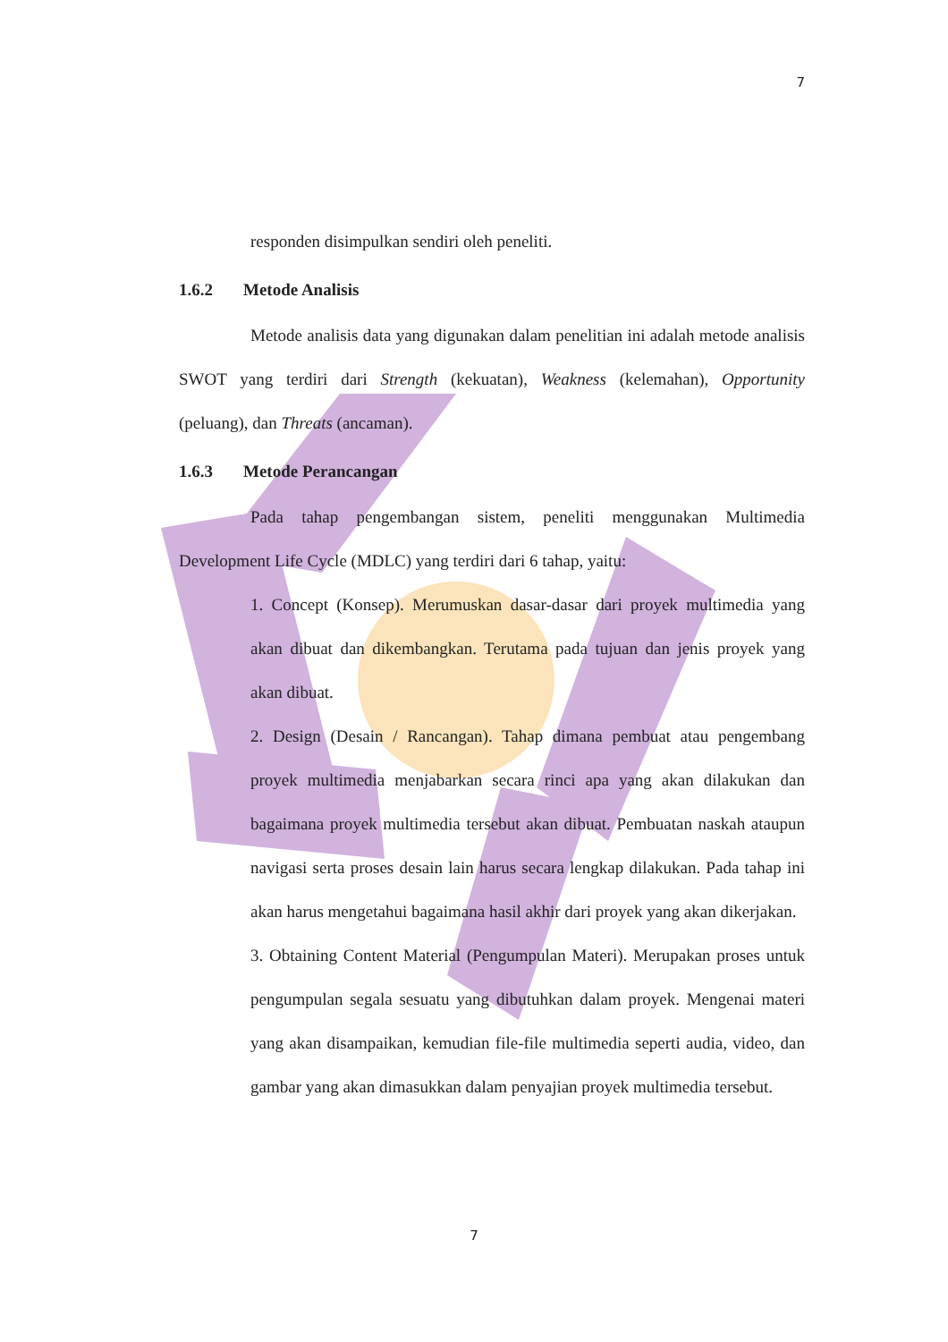7
responden disimpulkan sendiri oleh peneliti.
1.6.2 Metode Analisis
Metode analisis data yang digunakan dalam penelitian ini adalah metode analisis SWOT yang terdiri dari Strength (kekuatan), Weakness (kelemahan), Opportunity (peluang), dan Threats (ancaman).
1.6.3 Metode Perancangan
Pada tahap pengembangan sistem, peneliti menggunakan Multimedia Development Life Cycle (MDLC) yang terdiri dari 6 tahap, yaitu:
1. Concept (Konsep). Merumuskan dasar-dasar dari proyek multimedia yang akan dibuat dan dikembangkan. Terutama pada tujuan dan jenis proyek yang akan dibuat.
2. Design (Desain / Rancangan). Tahap dimana pembuat atau pengembang proyek multimedia menjabarkan secara rinci apa yang akan dilakukan dan bagaimana proyek multimedia tersebut akan dibuat. Pembuatan naskah ataupun navigasi serta proses desain lain harus secara lengkap dilakukan. Pada tahap ini akan harus mengetahui bagaimana hasil akhir dari proyek yang akan dikerjakan.
3. Obtaining Content Material (Pengumpulan Materi). Merupakan proses untuk pengumpulan segala sesuatu yang dibutuhkan dalam proyek. Mengenai materi yang akan disampaikan, kemudian file-file multimedia seperti audia, video, dan gambar yang akan dimasukkan dalam penyajian proyek multimedia tersebut.
7